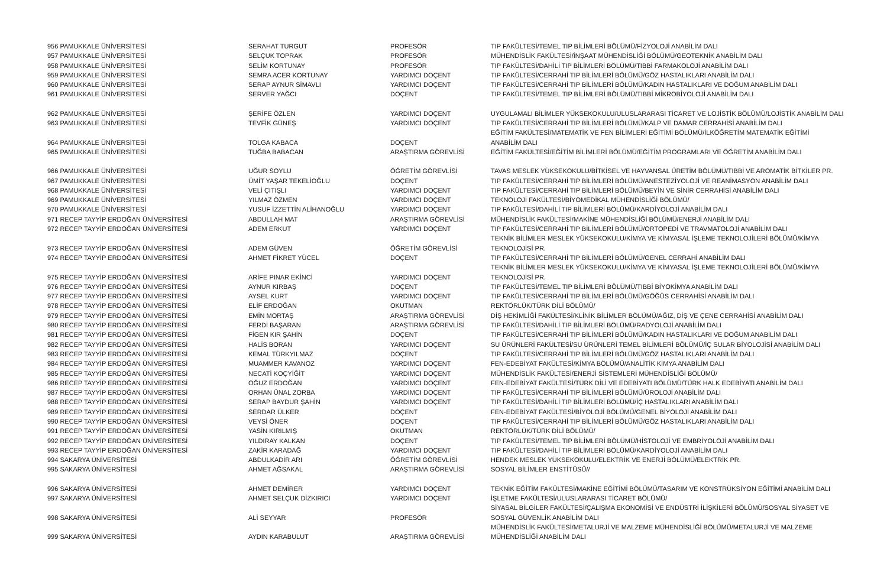| 956 PAMUKKALE ÜNİVERSİTESİ | SERAHAT TURGUT | PROFESÖR | TIP FAKÜLTESİ/TEMEL TIP BİLİMLERİ BÖLÜMÜ/FİZYOLOJİ ANABİLİM DALI |
| 957 PAMUKKALE ÜNİVERSİTESİ | SELÇUK TOPRAK | PROFESÖR | MÜHENDİSLİK FAKÜLTESİ/İNŞAAT MÜHENDİSLİĞİ BÖLÜMÜ/GEOTEKNİK ANABİLİM DALI |
| 958 PAMUKKALE ÜNİVERSİTESİ | SELİM KORTUNAY | PROFESÖR | TIP FAKÜLTESİ/DAHİLİ TIP BİLİMLERİ BÖLÜMÜ/TIBBİ FARMAKOLOJİ ANABİLİM DALI |
| 959 PAMUKKALE ÜNİVERSİTESİ | SEMRA ACER KORTUNAY | YARDIMCI DOÇENT | TIP FAKÜLTESİ/CERRAHİ TIP BİLİMLERİ BÖLÜMÜ/GÖZ HASTALIKLARI ANABİLİM DALI |
| 960 PAMUKKALE ÜNİVERSİTESİ | SERAP AYNUR SİMAVLI | YARDIMCI DOÇENT | TIP FAKÜLTESİ/CERRAHİ TIP BİLİMLERİ BÖLÜMÜ/KADIN HASTALIKLARI VE DOĞUM ANABİLİM DALI |
| 961 PAMUKKALE ÜNİVERSİTESİ | SERVER YAĞCI | DOÇENT | TIP FAKÜLTESİ/TEMEL TIP BİLİMLERİ BÖLÜMÜ/TIBBİ MİKROBİYOLOJİ ANABİLİM DALI |
| 962 PAMUKKALE ÜNİVERSİTESİ | ŞERİFE ÖZLEN | YARDIMCI DOÇENT | UYGULAMALI BİLİMLER YÜKSEKOKULU/ULUSLARARASI TİCARET VE LOJİSTİK BÖLÜMÜ/LOJİSTİK ANABİLİM DALI |
| 963 PAMUKKALE ÜNİVERSİTESİ | TEVFİK GÜNEŞ | YARDIMCI DOÇENT | TIP FAKÜLTESİ/CERRAHİ TIP BİLİMLERİ BÖLÜMÜ/KALP VE DAMAR CERRAHİSİ ANABİLİM DALI |
| 964 PAMUKKALE ÜNİVERSİTESİ | TOLGA KABACA | DOÇENT | EĞİTİM FAKÜLTESİ/MATEMATİK VE FEN BİLİMLERİ EĞİTİMİ BÖLÜMÜ/İLKÖĞRETİM MATEMATİK EĞİTİMİ ANABİLİM DALI |
| 965 PAMUKKALE ÜNİVERSİTESİ | TUĞBA BABACAN | ARAŞTIRMA GÖREVLİSİ | EĞİTİM FAKÜLTESİ/EĞİTİM BİLİMLERİ BÖLÜMÜ/EĞİTİM PROGRAMLARI VE ÖĞRETİM ANABİLİM DALI |
| 966 PAMUKKALE ÜNİVERSİTESİ | UĞUR SOYLU | ÖĞRETİM GÖREVLİSİ | TAVAS MESLEK YÜKSEKOKULU/BİTKİSEL VE HAYVANSAL ÜRETİM BÖLÜMÜ/TIBBİ VE AROMATİK BİTKİLER PR. |
| 967 PAMUKKALE ÜNİVERSİTESİ | ÜMİT YAŞAR TEKELİOĞLU | DOÇENT | TIP FAKÜLTESİ/CERRAHİ TIP BİLİMLERİ BÖLÜMÜ/ANESTEZİYOLOJİ VE REANİMASYON ANABİLİM DALI |
| 968 PAMUKKALE ÜNİVERSİTESİ | VELİ ÇITIŞLI | YARDIMCI DOÇENT | TIP FAKÜLTESİ/CERRAHİ TIP BİLİMLERİ BÖLÜMÜ/BEYİN VE SİNİR CERRAHİSİ ANABİLİM DALI |
| 969 PAMUKKALE ÜNİVERSİTESİ | YILMAZ ÖZMEN | YARDIMCI DOÇENT | TEKNOLOJİ FAKÜLTESİ/BİYOMEDİKAL MÜHENDİSLİĞİ BÖLÜMÜ/ |
| 970 PAMUKKALE ÜNİVERSİTESİ | YUSUF İZZETTİN ALİHANOĞLU | YARDIMCI DOÇENT | TIP FAKÜLTESİ/DAHİLİ TIP BİLİMLERİ BÖLÜMÜ/KARDİYOLOJİ ANABİLİM DALI |
| 971 RECEP TAYYİP ERDOĞAN ÜNİVERSİTESİ | ABDULLAH MAT | ARAŞTIRMA GÖREVLİSİ | MÜHENDİSLİK FAKÜLTESİ/MAKİNE MÜHENDİSLİĞİ BÖLÜMÜ/ENERJİ ANABİLİM DALI |
| 972 RECEP TAYYİP ERDOĞAN ÜNİVERSİTESİ | ADEM ERKUT | YARDIMCI DOÇENT | TIP FAKÜLTESİ/CERRAHİ TIP BİLİMLERİ BÖLÜMÜ/ORTOPEDİ VE TRAVMATOLOJİ ANABİLİM DALI |
| 973 RECEP TAYYİP ERDOĞAN ÜNİVERSİTESİ | ADEM GÜVEN | ÖĞRETİM GÖREVLİSİ | TEKNİK BİLİMLER MESLEK YÜKSEKOKULU/KİMYA VE KİMYASAL İŞLEME TEKNOLOJİLERİ BÖLÜMÜ/KİMYA TEKNOLOJİSİ PR. |
| 974 RECEP TAYYİP ERDOĞAN ÜNİVERSİTESİ | AHMET FİKRET YÜCEL | DOÇENT | TIP FAKÜLTESİ/CERRAHİ TIP BİLİMLERİ BÖLÜMÜ/GENEL CERRAHİ ANABİLİM DALI |
| 975 RECEP TAYYİP ERDOĞAN ÜNİVERSİTESİ | ARİFE PINAR EKİNCİ | YARDIMCI DOÇENT | TEKNİK BİLİMLER MESLEK YÜKSEKOKULU/KİMYA VE KİMYASAL İŞLEME TEKNOLOJİLERİ BÖLÜMÜ/KİMYA TEKNOLOJİSİ PR. |
| 976 RECEP TAYYİP ERDOĞAN ÜNİVERSİTESİ | AYNUR KIRBAŞ | DOÇENT | TIP FAKÜLTESİ/TEMEL TIP BİLİMLERİ BÖLÜMÜ/TIBBİ BİYOKİMYA ANABİLİM DALI |
| 977 RECEP TAYYİP ERDOĞAN ÜNİVERSİTESİ | AYSEL KURT | YARDIMCI DOÇENT | TIP FAKÜLTESİ/CERRAHİ TIP BİLİMLERİ BÖLÜMÜ/GÖĞÜS CERRAHİSİ ANABİLİM DALI |
| 978 RECEP TAYYİP ERDOĞAN ÜNİVERSİTESİ | ELİF ERDOĞAN | OKUTMAN | REKTÖRLÜK/TÜRK DİLİ BÖLÜMÜ/ |
| 979 RECEP TAYYİP ERDOĞAN ÜNİVERSİTESİ | EMİN MORTAŞ | ARAŞTIRMA GÖREVLİSİ | DİŞ HEKİMLİĞİ FAKÜLTESİ/KLİNİK BİLİMLER BÖLÜMÜ/AĞIZ, DİŞ VE ÇENE CERRAHİSİ ANABİLİM DALI |
| 980 RECEP TAYYİP ERDOĞAN ÜNİVERSİTESİ | FERDİ BAŞARAN | ARAŞTIRMA GÖREVLİSİ | TIP FAKÜLTESİ/DAHİLİ TIP BİLİMLERİ BÖLÜMÜ/RADYOLOJİ ANABİLİM DALI |
| 981 RECEP TAYYİP ERDOĞAN ÜNİVERSİTESİ | FİGEN KIR ŞAHİN | DOÇENT | TIP FAKÜLTESİ/CERRAHİ TIP BİLİMLERİ BÖLÜMÜ/KADIN HASTALIKLARI VE DOĞUM ANABİLİM DALI |
| 982 RECEP TAYYİP ERDOĞAN ÜNİVERSİTESİ | HALİS BORAN | YARDIMCI DOÇENT | SU ÜRÜNLERİ FAKÜLTESİ/SU ÜRÜNLERİ TEMEL BİLİMLERİ BÖLÜMÜ/İÇ SULAR BİYOLOJİSİ ANABİLİM DALI |
| 983 RECEP TAYYİP ERDOĞAN ÜNİVERSİTESİ | KEMAL TÜRKYILMAZ | DOÇENT | TIP FAKÜLTESİ/CERRAHİ TIP BİLİMLERİ BÖLÜMÜ/GÖZ HASTALIKLARI ANABİLİM DALI |
| 984 RECEP TAYYİP ERDOĞAN ÜNİVERSİTESİ | MUAMMER KAVANOZ | YARDIMCI DOÇENT | FEN-EDEBİYAT FAKÜLTESİ/KİMYA BÖLÜMÜ/ANALİTİK KİMYA ANABİLİM DALI |
| 985 RECEP TAYYİP ERDOĞAN ÜNİVERSİTESİ | NECATİ KOÇYİĞİT | YARDIMCI DOÇENT | MÜHENDİSLİK FAKÜLTESİ/ENERJİ SİSTEMLERİ MÜHENDİSLİĞİ BÖLÜMÜ/ |
| 986 RECEP TAYYİP ERDOĞAN ÜNİVERSİTESİ | OĞUZ ERDOĞAN | YARDIMCI DOÇENT | FEN-EDEBİYAT FAKÜLTESİ/TÜRK DİLİ VE EDEBİYATI BÖLÜMÜ/TÜRK HALK EDEBİYATI ANABİLİM DALI |
| 987 RECEP TAYYİP ERDOĞAN ÜNİVERSİTESİ | ORHAN ÜNAL ZORBA | YARDIMCI DOÇENT | TIP FAKÜLTESİ/CERRAHİ TIP BİLİMLERİ BÖLÜMÜ/ÜROLOJİ ANABİLİM DALI |
| 988 RECEP TAYYİP ERDOĞAN ÜNİVERSİTESİ | SERAP BAYDUR ŞAHİN | YARDIMCI DOÇENT | TIP FAKÜLTESİ/DAHİLİ TIP BİLİMLERİ BÖLÜMÜ/İÇ HASTALIKLARI ANABİLİM DALI |
| 989 RECEP TAYYİP ERDOĞAN ÜNİVERSİTESİ | SERDAR ÜLKER | DOÇENT | FEN-EDEBİYAT FAKÜLTESİ/BİYOLOJİ BÖLÜMÜ/GENEL BİYOLOJİ ANABİLİM DALI |
| 990 RECEP TAYYİP ERDOĞAN ÜNİVERSİTESİ | VEYSİ ÖNER | DOÇENT | TIP FAKÜLTESİ/CERRAHİ TIP BİLİMLERİ BÖLÜMÜ/GÖZ HASTALIKLARI ANABİLİM DALI |
| 991 RECEP TAYYİP ERDOĞAN ÜNİVERSİTESİ | YASİN KIRILMIŞ | OKUTMAN | REKTÖRLÜK/TÜRK DİLİ BÖLÜMÜ/ |
| 992 RECEP TAYYİP ERDOĞAN ÜNİVERSİTESİ | YILDIRAY KALKAN | DOÇENT | TIP FAKÜLTESİ/TEMEL TIP BİLİMLERİ BÖLÜMÜ/HİSTOLOJİ VE EMBRİYOLOJİ ANABİLİM DALI |
| 993 RECEP TAYYİP ERDOĞAN ÜNİVERSİTESİ | ZAKİR KARADAĞ | YARDIMCI DOÇENT | TIP FAKÜLTESİ/DAHİLİ TIP BİLİMLERİ BÖLÜMÜ/KARDİYOLOJİ ANABİLİM DALI |
| 994 SAKARYA ÜNİVERSİTESİ | ABDULKADİR ARI | ÖĞRETİM GÖREVLİSİ | HENDEK MESLEK YÜKSEKOKULU/ELEKTRİK VE ENERJİ BÖLÜMÜ/ELEKTRİK PR. |
| 995 SAKARYA ÜNİVERSİTESİ | AHMET AĞSAKAL | ARAŞTIRMA GÖREVLİSİ | SOSYAL BİLİMLER ENSTİTÜSÜ// |
| 996 SAKARYA ÜNİVERSİTESİ | AHMET DEMİRER | YARDIMCI DOÇENT | TEKNİK EĞİTİM FAKÜLTESİ/MAKİNE EĞİTİMİ BÖLÜMÜ/TASARIM VE KONSTRÜKSİYON EĞİTİMİ ANABİLİM DALI |
| 997 SAKARYA ÜNİVERSİTESİ | AHMET SELÇUK DİZKIRICI | YARDIMCI DOÇENT | İŞLETME FAKÜLTESİ/ULUSLARARASI TİCARET BÖLÜMÜ/ |
| 998 SAKARYA ÜNİVERSİTESİ | ALİ SEYYAR | PROFESÖR | SİYASAL BİLGİLER FAKÜLTESİ/ÇALIŞMA EKONOMİSİ VE ENDÜSTRİ İLİŞKİLERİ BÖLÜMÜ/SOSYAL SİYASET VE SOSYAL GÜVENLİK ANABİLİM DALI |
| 999 SAKARYA ÜNİVERSİTESİ | AYDIN KARABULUT | ARAŞTIRMA GÖREVLİSİ | MÜHENDİSLİK FAKÜLTESİ/METALURJİ VE MALZEME MÜHENDİSLİĞİ BÖLÜMÜ/METALURJİ VE MALZEME MÜHENDİSLİĞİ ANABİLİM DALI |